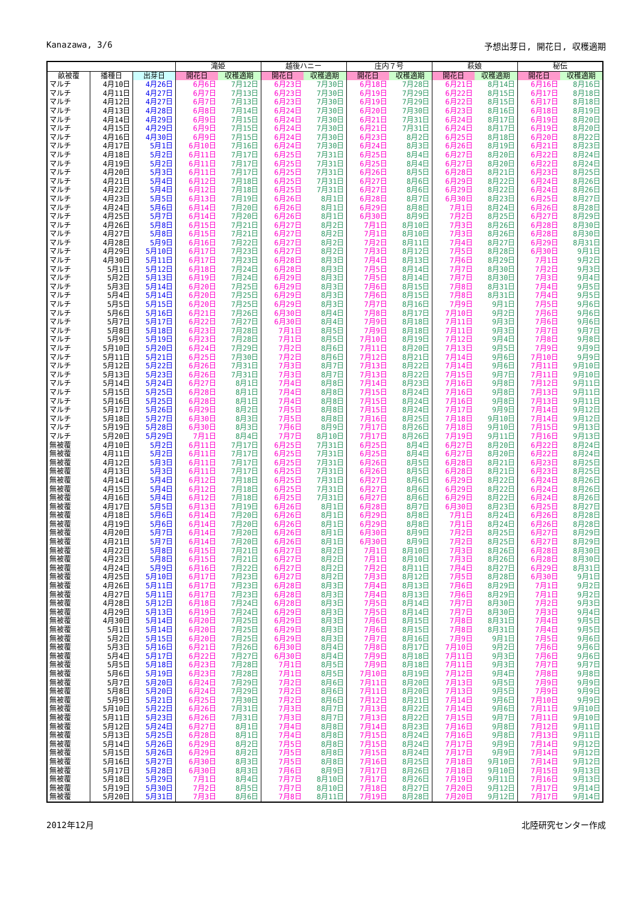Kanazawa, 3/6 予想出芽日, 開花日, 収穫適期
| | | | 滝姫 | | 越後ハニー | | 庄内７号 | | 萩娘 | | 秘伝 | |
| --- | --- | --- | --- | --- | --- | --- | --- | --- | --- | --- | --- | --- |
| 畝被覆 | 播種日 | 出芽日 | 開花日 | 収穫適期 | 開花日 | 収穫適期 | 開花日 | 収穫適期 | 開花日 | 収穫適期 | 開花日 | 収穫適期 |
| マルチ | 4月10日 | 4月26日 | 6月6日 | 7月12日 | 6月23日 | 7月30日 | 6月18日 | 7月28日 | 6月21日 | 8月14日 | 6月16日 | 8月16日 |
| マルチ | 4月11日 | 4月27日 | 6月7日 | 7月13日 | 6月23日 | 7月30日 | 6月19日 | 7月29日 | 6月22日 | 8月15日 | 6月17日 | 8月18日 |
| マルチ | 4月12日 | 4月27日 | 6月7日 | 7月13日 | 6月23日 | 7月30日 | 6月19日 | 7月29日 | 6月22日 | 8月15日 | 6月17日 | 8月18日 |
| マルチ | 4月13日 | 4月28日 | 6月8日 | 7月14日 | 6月24日 | 7月30日 | 6月20日 | 7月30日 | 6月23日 | 8月16日 | 6月18日 | 8月19日 |
| マルチ | 4月14日 | 4月29日 | 6月9日 | 7月15日 | 6月24日 | 7月30日 | 6月21日 | 7月31日 | 6月24日 | 8月17日 | 6月19日 | 8月20日 |
| マルチ | 4月15日 | 4月29日 | 6月9日 | 7月15日 | 6月24日 | 7月30日 | 6月21日 | 7月31日 | 6月24日 | 8月17日 | 6月19日 | 8月20日 |
| マルチ | 4月16日 | 4月30日 | 6月9日 | 7月15日 | 6月24日 | 7月30日 | 6月23日 | 8月2日 | 6月25日 | 8月18日 | 6月20日 | 8月22日 |
| マルチ | 4月17日 | 5月1日 | 6月10日 | 7月16日 | 6月24日 | 7月30日 | 6月24日 | 8月3日 | 6月26日 | 8月19日 | 6月21日 | 8月23日 |
| マルチ | 4月18日 | 5月2日 | 6月11日 | 7月17日 | 6月25日 | 7月31日 | 6月25日 | 8月4日 | 6月27日 | 8月20日 | 6月22日 | 8月24日 |
| マルチ | 4月19日 | 5月2日 | 6月11日 | 7月17日 | 6月25日 | 7月31日 | 6月25日 | 8月4日 | 6月27日 | 8月20日 | 6月22日 | 8月24日 |
| マルチ | 4月20日 | 5月3日 | 6月11日 | 7月17日 | 6月25日 | 7月31日 | 6月26日 | 8月5日 | 6月28日 | 8月21日 | 6月23日 | 8月25日 |
| マルチ | 4月21日 | 5月4日 | 6月12日 | 7月18日 | 6月25日 | 7月31日 | 6月27日 | 8月6日 | 6月29日 | 8月22日 | 6月24日 | 8月26日 |
| マルチ | 4月22日 | 5月4日 | 6月12日 | 7月18日 | 6月25日 | 7月31日 | 6月27日 | 8月6日 | 6月29日 | 8月22日 | 6月24日 | 8月26日 |
| マルチ | 4月23日 | 5月5日 | 6月13日 | 7月19日 | 6月26日 | 8月1日 | 6月28日 | 8月7日 | 6月30日 | 8月23日 | 6月25日 | 8月27日 |
| マルチ | 4月24日 | 5月6日 | 6月14日 | 7月20日 | 6月26日 | 8月1日 | 6月29日 | 8月8日 | 7月1日 | 8月24日 | 6月26日 | 8月28日 |
| マルチ | 4月25日 | 5月7日 | 6月14日 | 7月20日 | 6月26日 | 8月1日 | 6月30日 | 8月9日 | 7月2日 | 8月25日 | 6月27日 | 8月29日 |
| マルチ | 4月26日 | 5月8日 | 6月15日 | 7月21日 | 6月27日 | 8月2日 | 7月1日 | 8月10日 | 7月3日 | 8月26日 | 6月28日 | 8月30日 |
| マルチ | 4月27日 | 5月8日 | 6月15日 | 7月21日 | 6月27日 | 8月2日 | 7月1日 | 8月10日 | 7月3日 | 8月26日 | 6月28日 | 8月30日 |
| マルチ | 4月28日 | 5月9日 | 6月16日 | 7月22日 | 6月27日 | 8月2日 | 7月2日 | 8月11日 | 7月4日 | 8月27日 | 6月29日 | 8月31日 |
| マルチ | 4月29日 | 5月10日 | 6月17日 | 7月23日 | 6月27日 | 8月2日 | 7月3日 | 8月12日 | 7月5日 | 8月28日 | 6月30日 | 9月1日 |
| マルチ | 4月30日 | 5月11日 | 6月17日 | 7月23日 | 6月28日 | 8月3日 | 7月4日 | 8月13日 | 7月6日 | 8月29日 | 7月1日 | 9月2日 |
| マルチ | 5月1日 | 5月12日 | 6月18日 | 7月24日 | 6月28日 | 8月3日 | 7月5日 | 8月14日 | 7月7日 | 8月30日 | 7月2日 | 9月3日 |
| マルチ | 5月2日 | 5月13日 | 6月19日 | 7月24日 | 6月29日 | 8月3日 | 7月5日 | 8月14日 | 7月7日 | 8月30日 | 7月3日 | 9月4日 |
| マルチ | 5月3日 | 5月14日 | 6月20日 | 7月25日 | 6月29日 | 8月3日 | 7月6日 | 8月15日 | 7月8日 | 8月31日 | 7月4日 | 9月5日 |
| マルチ | 5月4日 | 5月14日 | 6月20日 | 7月25日 | 6月29日 | 8月3日 | 7月6日 | 8月15日 | 7月8日 | 8月31日 | 7月4日 | 9月5日 |
| マルチ | 5月5日 | 5月15日 | 6月20日 | 7月25日 | 6月29日 | 8月3日 | 7月7日 | 8月16日 | 7月9日 | 9月1日 | 7月5日 | 9月6日 |
| マルチ | 5月6日 | 5月16日 | 6月21日 | 7月26日 | 6月30日 | 8月4日 | 7月8日 | 8月17日 | 7月10日 | 9月2日 | 7月6日 | 9月6日 |
| マルチ | 5月7日 | 5月17日 | 6月22日 | 7月27日 | 6月30日 | 8月4日 | 7月9日 | 8月18日 | 7月11日 | 9月3日 | 7月6日 | 9月6日 |
| マルチ | 5月8日 | 5月18日 | 6月23日 | 7月28日 | 7月1日 | 8月5日 | 7月9日 | 8月18日 | 7月11日 | 9月3日 | 7月7日 | 9月7日 |
| マルチ | 5月9日 | 5月19日 | 6月23日 | 7月28日 | 7月1日 | 8月5日 | 7月10日 | 8月19日 | 7月12日 | 9月4日 | 7月8日 | 9月8日 |
| マルチ | 5月10日 | 5月20日 | 6月24日 | 7月29日 | 7月2日 | 8月6日 | 7月11日 | 8月20日 | 7月13日 | 9月5日 | 7月9日 | 9月9日 |
| マルチ | 5月11日 | 5月21日 | 6月25日 | 7月30日 | 7月2日 | 8月6日 | 7月12日 | 8月21日 | 7月14日 | 9月6日 | 7月10日 | 9月9日 |
| マルチ | 5月12日 | 5月22日 | 6月26日 | 7月31日 | 7月3日 | 8月7日 | 7月13日 | 8月22日 | 7月14日 | 9月6日 | 7月11日 | 9月10日 |
| マルチ | 5月13日 | 5月23日 | 6月26日 | 7月31日 | 7月3日 | 8月7日 | 7月13日 | 8月22日 | 7月15日 | 9月7日 | 7月11日 | 9月10日 |
| マルチ | 5月14日 | 5月24日 | 6月27日 | 8月1日 | 7月4日 | 8月8日 | 7月14日 | 8月23日 | 7月16日 | 9月8日 | 7月12日 | 9月11日 |
| マルチ | 5月15日 | 5月25日 | 6月28日 | 8月1日 | 7月4日 | 8月8日 | 7月15日 | 8月24日 | 7月16日 | 9月8日 | 7月13日 | 9月11日 |
| マルチ | 5月16日 | 5月25日 | 6月28日 | 8月1日 | 7月4日 | 8月8日 | 7月15日 | 8月24日 | 7月16日 | 9月8日 | 7月13日 | 9月11日 |
| マルチ | 5月17日 | 5月26日 | 6月29日 | 8月2日 | 7月5日 | 8月8日 | 7月15日 | 8月24日 | 7月17日 | 9月9日 | 7月14日 | 9月12日 |
| マルチ | 5月18日 | 5月27日 | 6月30日 | 8月3日 | 7月5日 | 8月8日 | 7月16日 | 8月25日 | 7月18日 | 9月10日 | 7月14日 | 9月12日 |
| マルチ | 5月19日 | 5月28日 | 6月30日 | 8月3日 | 7月6日 | 8月9日 | 7月17日 | 8月26日 | 7月18日 | 9月10日 | 7月15日 | 9月13日 |
| マルチ | 5月20日 | 5月29日 | 7月1日 | 8月4日 | 7月7日 | 8月10日 | 7月17日 | 8月26日 | 7月19日 | 9月11日 | 7月16日 | 9月13日 |
| 無被覆 | 4月10日 | 5月2日 | 6月11日 | 7月17日 | 6月25日 | 7月31日 | 6月25日 | 8月4日 | 6月27日 | 8月20日 | 6月22日 | 8月24日 |
| 無被覆 | 4月11日 | 5月2日 | 6月11日 | 7月17日 | 6月25日 | 7月31日 | 6月25日 | 8月4日 | 6月27日 | 8月20日 | 6月22日 | 8月24日 |
| 無被覆 | 4月12日 | 5月3日 | 6月11日 | 7月17日 | 6月25日 | 7月31日 | 6月26日 | 8月5日 | 6月28日 | 8月21日 | 6月23日 | 8月25日 |
| 無被覆 | 4月13日 | 5月3日 | 6月11日 | 7月17日 | 6月25日 | 7月31日 | 6月26日 | 8月5日 | 6月28日 | 8月21日 | 6月23日 | 8月25日 |
| 無被覆 | 4月14日 | 5月4日 | 6月12日 | 7月18日 | 6月25日 | 7月31日 | 6月27日 | 8月6日 | 6月29日 | 8月22日 | 6月24日 | 8月26日 |
| 無被覆 | 4月15日 | 5月4日 | 6月12日 | 7月18日 | 6月25日 | 7月31日 | 6月27日 | 8月6日 | 6月29日 | 8月22日 | 6月24日 | 8月26日 |
| 無被覆 | 4月16日 | 5月4日 | 6月12日 | 7月18日 | 6月25日 | 7月31日 | 6月27日 | 8月6日 | 6月29日 | 8月22日 | 6月24日 | 8月26日 |
| 無被覆 | 4月17日 | 5月5日 | 6月13日 | 7月19日 | 6月26日 | 8月1日 | 6月28日 | 8月7日 | 6月30日 | 8月23日 | 6月25日 | 8月27日 |
| 無被覆 | 4月18日 | 5月6日 | 6月14日 | 7月20日 | 6月26日 | 8月1日 | 6月29日 | 8月8日 | 7月1日 | 8月24日 | 6月26日 | 8月28日 |
| 無被覆 | 4月19日 | 5月6日 | 6月14日 | 7月20日 | 6月26日 | 8月1日 | 6月29日 | 8月8日 | 7月1日 | 8月24日 | 6月26日 | 8月28日 |
| 無被覆 | 4月20日 | 5月7日 | 6月14日 | 7月20日 | 6月26日 | 8月1日 | 6月30日 | 8月9日 | 7月2日 | 8月25日 | 6月27日 | 8月29日 |
| 無被覆 | 4月21日 | 5月7日 | 6月14日 | 7月20日 | 6月26日 | 8月1日 | 6月30日 | 8月9日 | 7月2日 | 8月25日 | 6月27日 | 8月29日 |
| 無被覆 | 4月22日 | 5月8日 | 6月15日 | 7月21日 | 6月27日 | 8月2日 | 7月1日 | 8月10日 | 7月3日 | 8月26日 | 6月28日 | 8月30日 |
| 無被覆 | 4月23日 | 5月8日 | 6月15日 | 7月21日 | 6月27日 | 8月2日 | 7月1日 | 8月10日 | 7月3日 | 8月26日 | 6月28日 | 8月30日 |
| 無被覆 | 4月24日 | 5月9日 | 6月16日 | 7月22日 | 6月27日 | 8月2日 | 7月2日 | 8月11日 | 7月4日 | 8月27日 | 6月29日 | 8月31日 |
| 無被覆 | 4月25日 | 5月10日 | 6月17日 | 7月23日 | 6月27日 | 8月2日 | 7月3日 | 8月12日 | 7月5日 | 8月28日 | 6月30日 | 9月1日 |
| 無被覆 | 4月26日 | 5月11日 | 6月17日 | 7月23日 | 6月28日 | 8月3日 | 7月4日 | 8月13日 | 7月6日 | 8月29日 | 7月1日 | 9月2日 |
| 無被覆 | 4月27日 | 5月11日 | 6月17日 | 7月23日 | 6月28日 | 8月3日 | 7月4日 | 8月13日 | 7月6日 | 8月29日 | 7月1日 | 9月2日 |
| 無被覆 | 4月28日 | 5月12日 | 6月18日 | 7月24日 | 6月28日 | 8月3日 | 7月5日 | 8月14日 | 7月7日 | 8月30日 | 7月2日 | 9月3日 |
| 無被覆 | 4月29日 | 5月13日 | 6月19日 | 7月24日 | 6月29日 | 8月3日 | 7月5日 | 8月14日 | 7月7日 | 8月30日 | 7月3日 | 9月4日 |
| 無被覆 | 4月30日 | 5月14日 | 6月20日 | 7月25日 | 6月29日 | 8月3日 | 7月6日 | 8月15日 | 7月8日 | 8月31日 | 7月4日 | 9月5日 |
| 無被覆 | 5月1日 | 5月14日 | 6月20日 | 7月25日 | 6月29日 | 8月3日 | 7月6日 | 8月15日 | 7月8日 | 8月31日 | 7月4日 | 9月5日 |
| 無被覆 | 5月2日 | 5月15日 | 6月20日 | 7月25日 | 6月29日 | 8月3日 | 7月7日 | 8月16日 | 7月9日 | 9月1日 | 7月5日 | 9月6日 |
| 無被覆 | 5月3日 | 5月16日 | 6月21日 | 7月26日 | 6月30日 | 8月4日 | 7月8日 | 8月17日 | 7月10日 | 9月2日 | 7月6日 | 9月6日 |
| 無被覆 | 5月4日 | 5月17日 | 6月22日 | 7月27日 | 6月30日 | 8月4日 | 7月9日 | 8月18日 | 7月11日 | 9月3日 | 7月6日 | 9月6日 |
| 無被覆 | 5月5日 | 5月18日 | 6月23日 | 7月28日 | 7月1日 | 8月5日 | 7月9日 | 8月18日 | 7月11日 | 9月3日 | 7月7日 | 9月7日 |
| 無被覆 | 5月6日 | 5月19日 | 6月23日 | 7月28日 | 7月1日 | 8月5日 | 7月10日 | 8月19日 | 7月12日 | 9月4日 | 7月8日 | 9月8日 |
| 無被覆 | 5月7日 | 5月20日 | 6月24日 | 7月29日 | 7月2日 | 8月6日 | 7月11日 | 8月20日 | 7月13日 | 9月5日 | 7月9日 | 9月9日 |
| 無被覆 | 5月8日 | 5月20日 | 6月24日 | 7月29日 | 7月2日 | 8月6日 | 7月11日 | 8月20日 | 7月13日 | 9月5日 | 7月9日 | 9月9日 |
| 無被覆 | 5月9日 | 5月21日 | 6月25日 | 7月30日 | 7月2日 | 8月6日 | 7月12日 | 8月21日 | 7月14日 | 9月6日 | 7月10日 | 9月9日 |
| 無被覆 | 5月10日 | 5月22日 | 6月26日 | 7月31日 | 7月3日 | 8月7日 | 7月13日 | 8月22日 | 7月14日 | 9月6日 | 7月11日 | 9月10日 |
| 無被覆 | 5月11日 | 5月23日 | 6月26日 | 7月31日 | 7月3日 | 8月7日 | 7月13日 | 8月22日 | 7月15日 | 9月7日 | 7月11日 | 9月10日 |
| 無被覆 | 5月12日 | 5月24日 | 6月27日 | 8月1日 | 7月4日 | 8月8日 | 7月14日 | 8月23日 | 7月16日 | 9月8日 | 7月12日 | 9月11日 |
| 無被覆 | 5月13日 | 5月25日 | 6月28日 | 8月1日 | 7月4日 | 8月8日 | 7月15日 | 8月24日 | 7月16日 | 9月8日 | 7月13日 | 9月11日 |
| 無被覆 | 5月14日 | 5月26日 | 6月29日 | 8月2日 | 7月5日 | 8月8日 | 7月15日 | 8月24日 | 7月17日 | 9月9日 | 7月14日 | 9月12日 |
| 無被覆 | 5月15日 | 5月26日 | 6月29日 | 8月2日 | 7月5日 | 8月8日 | 7月15日 | 8月24日 | 7月17日 | 9月9日 | 7月14日 | 9月12日 |
| 無被覆 | 5月16日 | 5月27日 | 6月30日 | 8月3日 | 7月5日 | 8月8日 | 7月16日 | 8月25日 | 7月18日 | 9月10日 | 7月14日 | 9月12日 |
| 無被覆 | 5月17日 | 5月28日 | 6月30日 | 8月3日 | 7月6日 | 8月9日 | 7月17日 | 8月26日 | 7月18日 | 9月10日 | 7月15日 | 9月13日 |
| 無被覆 | 5月18日 | 5月29日 | 7月1日 | 8月4日 | 7月7日 | 8月10日 | 7月17日 | 8月26日 | 7月19日 | 9月11日 | 7月16日 | 9月13日 |
| 無被覆 | 5月19日 | 5月30日 | 7月2日 | 8月5日 | 7月7日 | 8月10日 | 7月18日 | 8月27日 | 7月20日 | 9月12日 | 7月17日 | 9月14日 |
| 無被覆 | 5月20日 | 5月31日 | 7月3日 | 8月6日 | 7月8日 | 8月11日 | 7月19日 | 8月28日 | 7月20日 | 9月12日 | 7月17日 | 9月14日 |
2012年12月 北陸研究センター作成